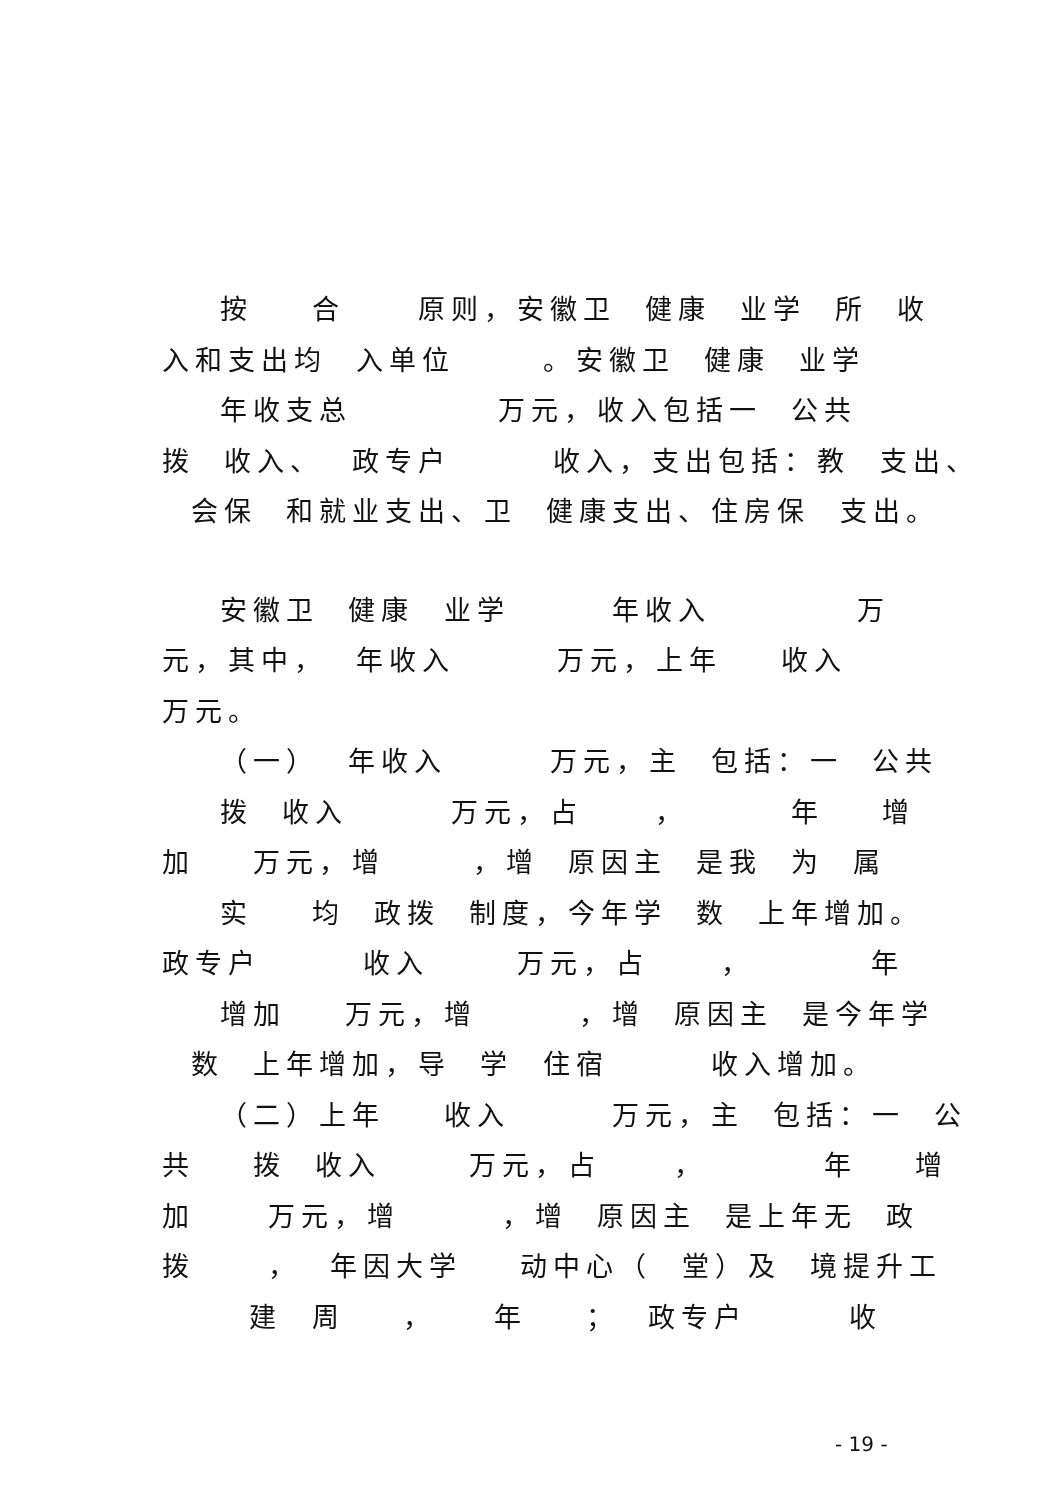按 合 原则，安徽卫 健康 业学 所 收
入和支出均 入单位 。安徽卫 健康 业学
年收支总 万元，收入包括一 公共
拨 收入、 政专户 收入，支出包括：教 支出、
会保 和就业支出、卫 健康支出、住房保 支出。
安徽卫 健康 业学 年收入 万
元，其中， 年收入 万元，上年 收入
万元。
（一） 年收入 万元，主 包括：一 公共
拨 收入 万元，占 ， 年 增
加 万元，增 ，增 原因主 是我 为 属
实 均 政拨 制度，今年学 数 上年增加。
政专户 收入 万元，占 ， 年
增加 万元，增 ，增 原因主 是今年学
数 上年增加，导 学 住宿 收入增加。
（二）上年 收入 万元，主 包括：一 公
共 拨 收入 万元，占 ， 年 增
加 万元，增 ，增 原因主 是上年无 政
拨 ， 年因大学 动中心（ 堂）及 境提升工
建 周 ， 年 ； 政专户 收
- 19 -